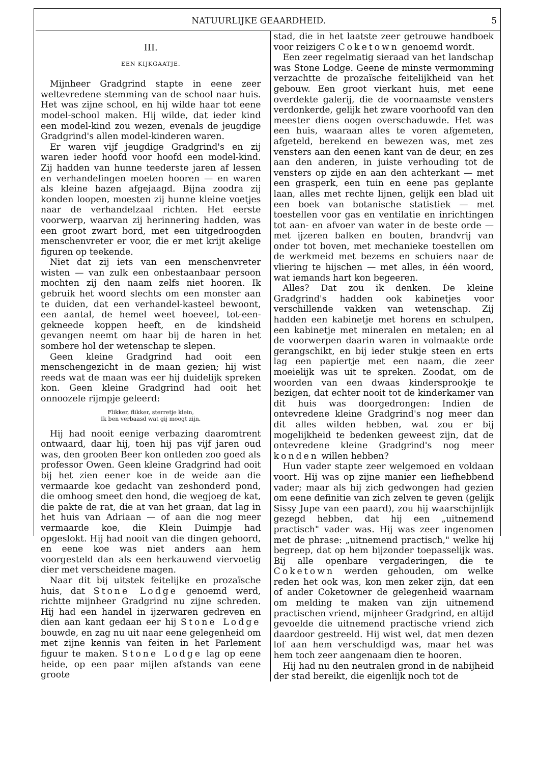NATUURLIJKE GEAARDHEID. 5
III.
EEN KIJKGAATJE.
Mijnheer Gradgrind stapte in eene zeer weltevredene stemming van de school naar huis. Het was zijne school, en hij wilde haar tot eene model-school maken. Hij wilde, dat ieder kind een model-kind zou wezen, evenals de jeugdige Gradgrind's allen model-kinderen waren.
Er waren vijf jeugdige Gradgrind's en zij waren ieder hoofd voor hoofd een model-kind. Zij hadden van hunne teederste jaren af lessen en verhandelingen moeten hooren — en waren als kleine hazen afgejaagd. Bijna zoodra zij konden loopen, moesten zij hunne kleine voetjes naar de verhandelzaal richten. Het eerste voorwerp, waarvan zij herinnering hadden, was een groot zwart bord, met een uitgedroogden menschenvreter er voor, die er met krijt akelige figuren op teekende.
Niet dat zij iets van een menschenvreter wisten — van zulk een onbestaanbaar persoon mochten zij den naam zelfs niet hooren. Ik gebruik het woord slechts om een monster aan te duiden, dat een verhandel-kasteel bewoont, een aantal, de hemel weet hoeveel, tot-een-gekneede koppen heeft, en de kindsheid gevangen neemt om haar bij de haren in het sombere hol der wetenschap te slepen.
Geen kleine Gradgrind had ooit een menschengezicht in de maan gezien; hij wist reeds wat de maan was eer hij duidelijk spreken kon. Geen kleine Gradgrind had ooit het onnoozele rijmpje geleerd:
Flikker, flikker, sterretje klein,
Ik ben verbaasd wat gij moogt zijn.
Hij had nooit eenige verbazing daaromtrent ontwaard, daar hij, toen hij pas vijf jaren oud was, den grooten Beer kon ontleden zoo goed als professor Owen. Geen kleine Gradgrind had ooit bij het zien eener koe in de weide aan die vermaarde koe gedacht van zeshonderd pond, die omhoog smeet den hond, die wegjoeg de kat, die pakte de rat, die at van het graan, dat lag in het huis van Adriaan — of aan die nog meer vermaarde koe, die Klein Duimpje had opgeslokt. Hij had nooit van die dingen gehoord, en eene koe was niet anders aan hem voorgesteld dan als een herkauwend viervoetig dier met verscheidene magen.
Naar dit bij uitstek feitelijke en prozaïsche huis, dat Stone Lodge genoemd werd, richtte mijnheer Gradgrind nu zijne schreden. Hij had een handel in ijzerwaren gedreven en dien aan kant gedaan eer hij Stone Lodge bouwde, en zag nu uit naar eene gelegenheid om met zijne kennis van feiten in het Parlement figuur te maken. Stone Lodge lag op eene heide, op een paar mijlen afstands van eene groote
stad, die in het laatste zeer getrouwe handboek voor reizigers Coketown genoemd wordt.
Een zeer regelmatig sieraad van het landschap was Stone Lodge. Geene de minste vermomming verzachtte de prozaïsche feitelijkheid van het gebouw. Een groot vierkant huis, met eene overdekte galerij, die de voornaamste vensters verdonkerde, gelijk het zware voorhoofd van den meester diens oogen overschaduwde. Het was een huis, waaraan alles te voren afgemeten, afgeteld, berekend en bewezen was, met zes vensters aan den eenen kant van de deur, en zes aan den anderen, in juiste verhouding tot de vensters op zijde en aan den achterkant — met een grasperk, een tuin en eene pas geplante laan, alles met rechte lijnen, gelijk een blad uit een boek van botanische statistiek — met toestellen voor gas en ventilatie en inrichtingen tot aan- en afvoer van water in de beste orde — met ijzeren balken en bouten, brandvrij van onder tot boven, met mechanieke toestellen om de werkmeid met bezems en schuiers naar de vliering te hijschen — met alles, in één woord, wat iemands hart kon begeeren.
Alles? Dat zou ik denken. De kleine Gradgrind's hadden ook kabinetjes voor verschillende vakken van wetenschap. Zij hadden een kabinetje met horens en schulpen, een kabinetje met mineralen en metalen; en al de voorwerpen daarin waren in volmaakte orde gerangschikt, en bij ieder stukje steen en erts lag een papiertje met een naam, die zeer moeielijk was uit te spreken. Zoodat, om de woorden van een dwaas kindersprookje te bezigen, dat echter nooit tot de kinderkamer van dit huis was doorgedrongen: Indien de ontevredene kleine Gradgrind's nog meer dan dit alles wilden hebben, wat zou er bij mogelijkheid te bedenken geweest zijn, dat de ontevredene kleine Gradgrind's nog meer konden willen hebben?
Hun vader stapte zeer welgemoed en voldaan voort. Hij was op zijne manier een liefhebbend vader; maar als hij zich gedwongen had gezien om eene definitie van zich zelven te geven (gelijk Sissy Jupe van een paard), zou hij waarschijnlijk gezegd hebben, dat hij een „uitnemend practisch" vader was. Hij was zeer ingenomen met de phrase: „uitnemend practisch," welke hij begreep, dat op hem bijzonder toepasselijk was. Bij alle openbare vergaderingen, die te Coketown werden gehouden, om welke reden het ook was, kon men zeker zijn, dat een of ander Coketowner de gelegenheid waarnam om melding te maken van zijn uitnemend practischen vriend, mijnheer Gradgrind, en altijd gevoelde die uitnemend practische vriend zich daardoor gestreeld. Hij wist wel, dat men dezen lof aan hem verschuldigd was, maar het was hem toch zeer aangenaam dien te hooren.
Hij had nu den neutralen grond in de nabijheid der stad bereikt, die eigenlijk noch tot de